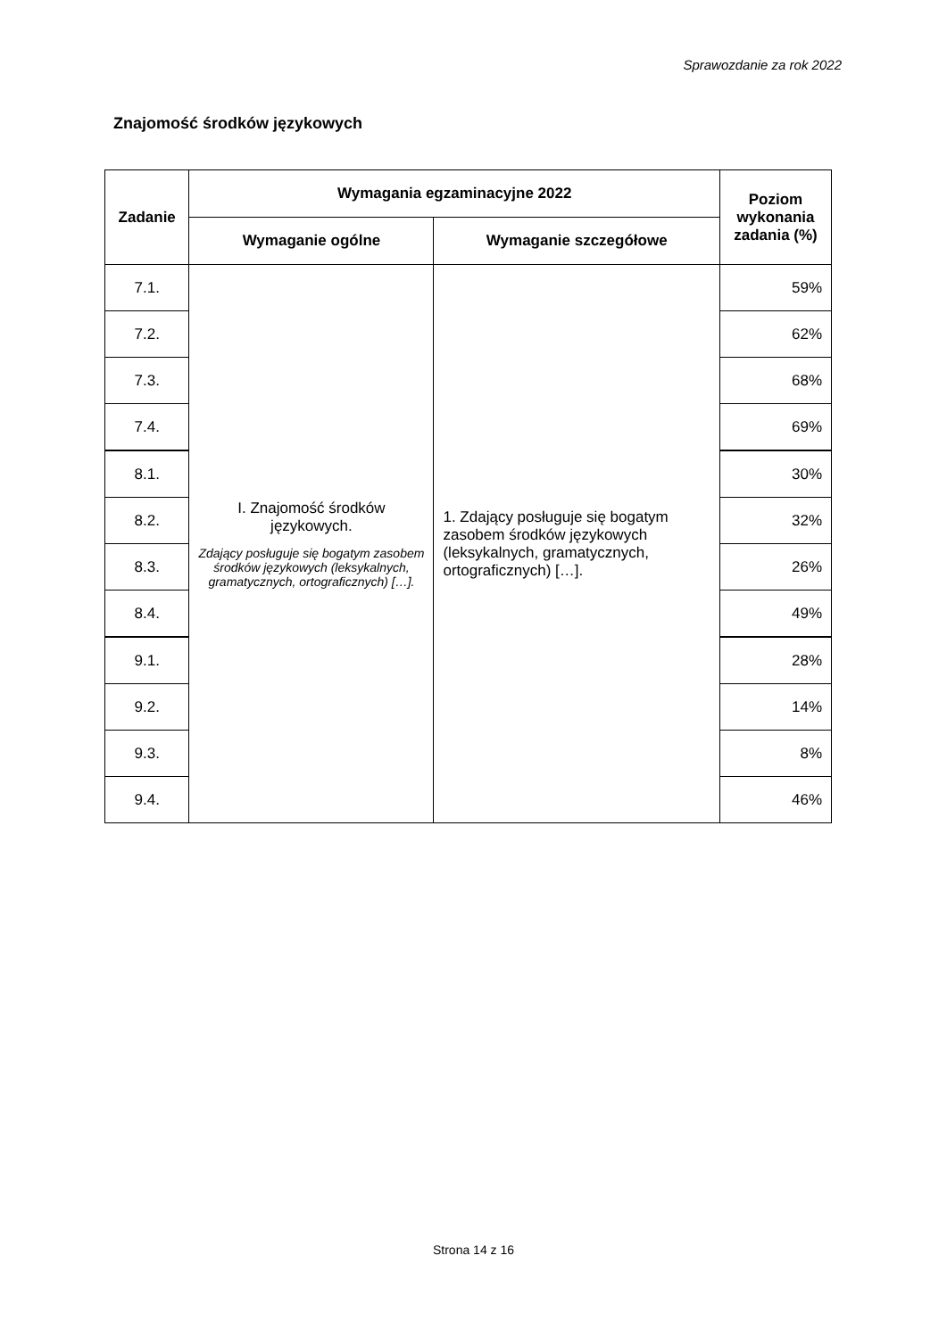Sprawozdanie za rok 2022
Znajomość środków językowych
| Zadanie | Wymagania egzaminacyjne 2022 | | Poziom wykonania zadania (%) |
| --- | --- | --- | --- |
| | Wymaganie ogólne | Wymaganie szczegółowe | |
| 7.1. | I. Znajomość środków językowych. Zdający posługuje się bogatym zasobem środków językowych (leksykalnych, gramatycznych, ortograficznych) […]. | 1. Zdający posługuje się bogatym zasobem środków językowych (leksykalnych, gramatycznych, ortograficznych) […]. | 59% |
| 7.2. | | | 62% |
| 7.3. | | | 68% |
| 7.4. | | | 69% |
| 8.1. | | | 30% |
| 8.2. | | | 32% |
| 8.3. | | | 26% |
| 8.4. | | | 49% |
| 9.1. | | | 28% |
| 9.2. | | | 14% |
| 9.3. | | | 8% |
| 9.4. | | | 46% |
Strona 14 z 16